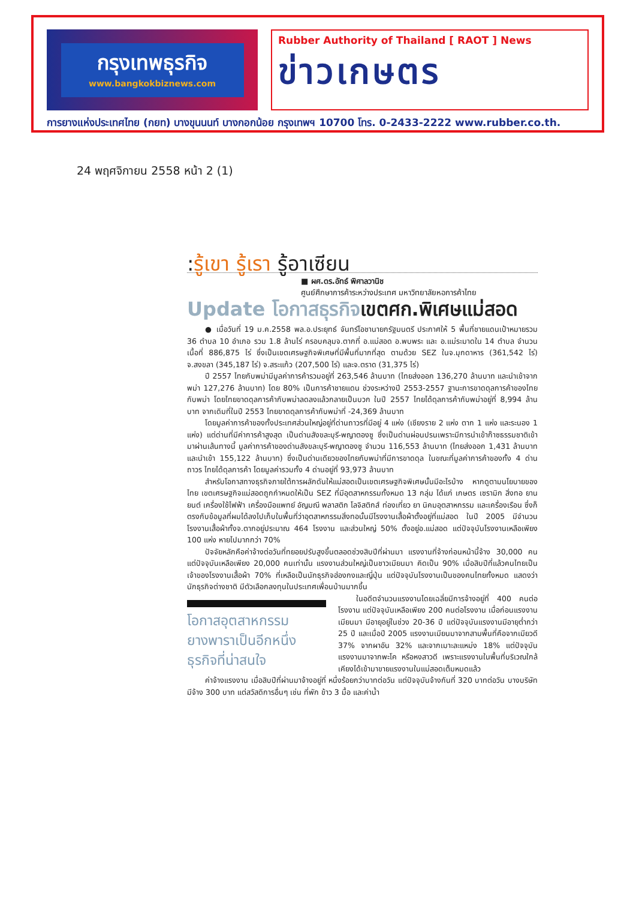กรุงเทพธุรกิจ
www.bangkokbiznews.com
Rubber Authority of Thailand [ RAOT ] News
ข่าวเกษตร
การยางแห่งประเทศไทย (กยท) บางขุนนนท์ บางกอกน้อย กรุงเทพฯ 10700 โทร. 0-2433-2222 www.rubber.co.th.
24 พฤศจิกายน 2558 หน้า 2 (1)
:รู้เขา รู้เรา รู้อาเซียน
■ ผศ.ดร.อัทธ์ พิศาลวานิช
ศูนย์ศึกษาการค้าระหว่างประเทศ มหาวิทยาลัยหอการค้าไทย
Update โอกาสธุรกิจเขตศก.พิเศษแม่สอด
● เมื่อวันที่ 19 ม.ค.2558 พล.อ.ประยุทธ์ จันทร์โอชานายกรัฐมนตรี ประกาศให้ 5 พื้นที่ชายแดนเป้าหมายรวม 36 ตำบล 10 อำเภอ รวม 1.8 ล้านไร่ ครอบคลุมจ.ตากที่ อ.แม่สอด อ.พบพระ และ อ.แม่ระมาดใน 14 ตำบล จำนวนเนื้อที่ 886,875 ไร่ ซึ่งเป็นเขตเศรษฐกิจพิเศษที่มีพื้นที่มากที่สุด ตามด้วย SEZ ในจ.มุกดาหาร (361,542 ไร่) จ.สงขลา (345,187 ไร่) จ.สระแก้ว (207,500 ไร่) และจ.ตราด (31,375 ไร่)
ปี 2557 ไทยกับพม่ามีมูลค่าการค้ารวมอยู่ที่ 263,546 ล้านบาท (ไทยส่งออก 136,270 ล้านบาท และนำเข้าจากพม่า 127,276 ล้านบาท) โดย 80% เป็นการค้าชายแดน ช่วงระหว่างปี 2553-2557 ฐานะการขาดดุลการค้าของไทยกับพม่า โดยไทยขาดดุลการค้ากับพม่าลดลงแล้วกลายเป็นบวก ในปี 2557 ไทยได้ดุลการค้ากับพม่าอยู่ที่ 8,994 ล้านบาท จากเดิมที่ในปี 2553 ไทยขาดดุลการค้ากับพม่าที่ -24,369 ล้านบาท
โดยมูลค่าการค้าของทั้งประเทศส่วนใหญ่อยู่ที่ด่านถาวรที่มีอยู่ 4 แห่ง (เชียงราย 2 แห่ง ตาก 1 แห่ง และระนอง 1 แห่ง) แต่ด่านที่มีค่าการค้าสูงสุด เป็นด่านสังขละบุรี-พญาตองซู ซึ่งเป็นด่านผ่อนปรนเพราะมีการนำเข้าก๊าซธรรมชาติเข้ามาผ่านเส้นทางนี้ มูลค่าการค้าของด่านสังขละบุรี-พญาตองซู จำนวน 116,553 ล้านบาท (ไทยส่งออก 1,431 ล้านบาท และนำเข้า 155,122 ล้านบาท) ซึ่งเป็นด่านเดียวของไทยกับพม่าที่มีการขาดดุล ในขณะที่มูลค่าการค้าของทั้ง 4 ด่านถาวร ไทยได้ดุลการค้า โดยมูลค่ารวมทั้ง 4 ด่านอยู่ที่ 93,973 ล้านบาท
สำหรับโอกาสทางธุรกิจภายใต้การผลักดันให้แม่สอดเป็นเขตเศรษฐกิจพิเศษนั้นมีอะไรบ้าง หากดูตามนโยบายของไทย เขตเศรษฐกิจแม่สอดถูกกำหนดให้เป็น SEZ ที่มีอุตสาหกรรมทั้งหมด 13 กลุ่ม ได้แก่ เกษตร เซรามิก สิ่งทอ ยานยนต์ เครื่องใช้ไฟฟ้า เครื่องมือแพทย์ อัญมณี พลาสติก โลจิสติกส์ ท่องเที่ยว ยา นิคมอุตสาหกรรม และเครื่องเรือน ซึ่งก็ตรงกับข้อมูลที่ผมได้ลงไปเก็บในพื้นที่ว่าอุตสาหกรรมสิ่งทอนั้นมีโรงงานเสื้อผ้าตั้งอยู่ที่แม่สอด ในปี 2005 มีจำนวนโรงงานเสื้อผ้าทั้งจ.ตากอยู่ประมาณ 464 โรงงาน และส่วนใหญ่ 50% ตั้งอยู่อ.แม่สอด แต่ปัจจุบันโรงงานเหลือเพียง 100 แห่ง หายไปมากกว่า 70%
ปัจจัยหลักคือค่าจ้างต่อวันที่ทยอยปรับสูงขึ้นตลอดช่วงสิบปีที่ผ่านมา แรงงานที่จ้างก่อนหน้านี้จ้าง 30,000 คน แต่ปัจจุบันเหลือเพียง 20,000 คนเท่านั้น แรงงานส่วนใหญ่เป็นชาวเมียนมา คิดเป็น 90% เมื่อสิบปีที่แล้วคนไทยเป็นเจ้าของโรงงานเสื้อผ้า 70% ที่เหลือเป็นนักธุรกิจฮ่องกงและญี่ปุ่น แต่ปัจจุบันโรงงานเป็นของคนไทยทั้งหมด แสดงว่านักธุรกิจต่างชาติ มีตัวเลือกลงทุนในประเทศเพื่อนบ้านมากขึ้น
โอกาสอุตสาหกรรม ยางพาราเป็นอีกหนึ่ง ธุรกิจที่น่าสนใจ
ในอดีตจำนวนแรงงานโดยเฉลี่ยมีการจ้างอยู่ที่ 400 คนต่อโรงงาน แต่ปัจจุบันเหลือเพียง 200 คนต่อโรงงาน เมื่อก่อนแรงงานเมียนมา มีอายุอยู่ในช่วง 20-36 ปี แต่ปัจจุบันแรงงานมีอายุต่ำกว่า 25 ปี และเมื่อปี 2005 แรงงานเมียนมาจากสามพื้นที่คือจากเมียวดี 37% จากผาอัน 32% และจากเมาะละแหม่ง 18% แต่ปัจจุบันแรงงานมาจากพะโค หรือหงสาวดี เพราะแรงงานในพื้นที่บริเวณใกล้เคียงได้เข้ามาขายแรงงานในแม่สอดเต็มหมดแล้ว
ค่าจ้างแรงงาน เมื่อสิบปีที่ผ่านมาจ้างอยู่ที่ หนึ่งร้อยกว่าบาทต่อวัน แต่ปัจจุบันจ้างกันที่ 320 บาทต่อวัน บางบริษัทมีจ้าง 300 บาท แต่สวัสดิการอื่นๆ เช่น ที่พัก ข้าว 3 มื้อ และค่าน้ำ